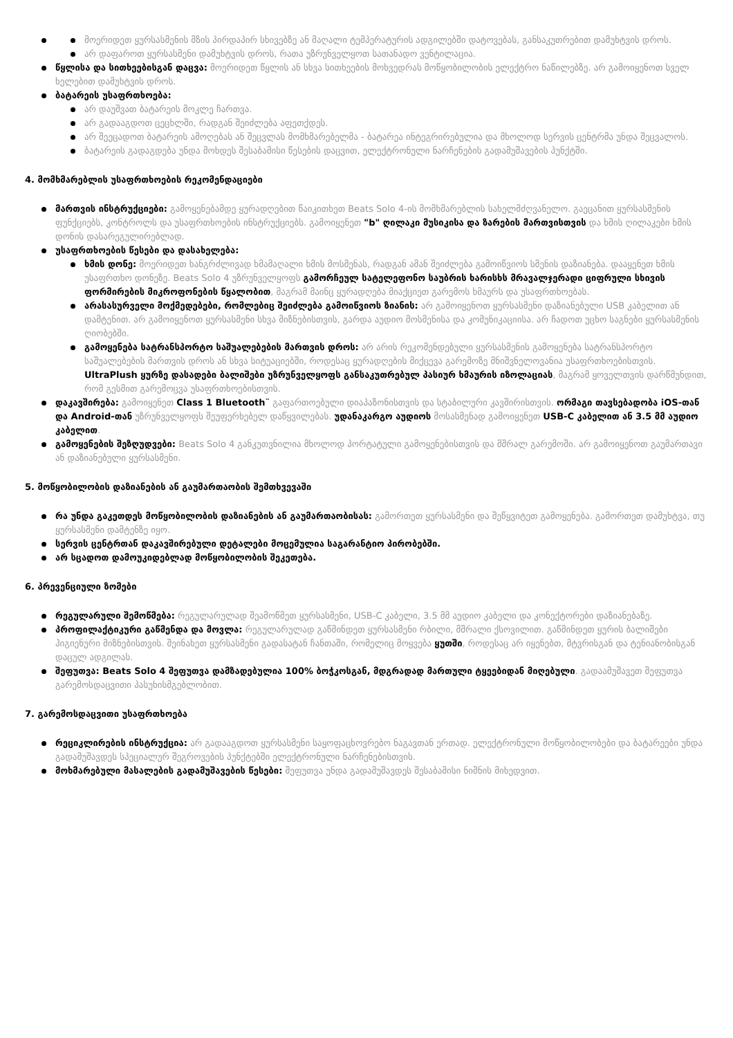მოერიდეთ ყურსასმენის მზის პირდაპირ სხივებზე ან მაღალი ტემპერატურის ადგილებში დატოვებას, განსაკუთრებით დამუხტვის დროს.
არ დაფაროთ ყურსასმენი დამუხტვის დროს, რათა უზრუნველყოთ სათანადო ვენტილაცია.
წყლისა და სითხეებისგან დაცვა: მოერიდეთ წყლის ან სხვა სითხეების მოხვედრას მოწყობილობის ელექტრო ნაწილებზე. არ გამოიყენოთ სველ ხელებით დამუხტვის დროს.
ბატარეის უსაფრთხოება:
არ დაუშვათ ბატარეის მოკლე ჩართვა.
არ გადააგდოთ ცეცხლში, რადგან შეიძლება აფეთქდეს.
არ შეეცადოთ ბატარეის ამოღებას ან შეცვლას მომხმარებელმა - ბატარეა ინტეგრირებულია და მხოლოდ სერვის ცენტრმა უნდა შეცვალოს.
ბატარეის გადაგდება უნდა მოხდეს შესაბამისი წესების დაცვით, ელექტრონული ნარჩენების გადამუშავების პუნქტში.
4. მომხმარებლის უსაფრთხოების რეკომენდაციები
მართვის ინსტრუქციები: გამოყენებამდე ყურადღებით წაიკითხეთ Beats Solo 4-ის მომხმარებლის სახელმძღვანელო. გაეცანით ყურსასმენის ფუნქციებს, კონტროლს და უსაფრთხოების ინსტრუქციებს. გამოიყენეთ "b" ღილაკი მუსიკისა და ზარების მართვისთვის და ხმის ღილაკები ხმის დონის დასარეგულირებლად.
უსაფრთხოების წესები და დასახელება:
ხმის დონე: მოერიდეთ ხანგრძლივად ხმამაღალი ხმის მოსმენას, რადგან ამან შეიძლება გამოიწვიოს სმენის დაზიანება. დააყენეთ ხმის უსაფრთხო დონეზე. Beats Solo 4 უზრუნველყოფს გამორჩეულ სატელეფონო საუბრის ხარისხს მრავალჯერადი ციფრული სხივის ფორმირების მიკროფონების წყალობით, მაგრამ მაინც ყურადღება მიაქციეთ გარემოს ხმაურს და უსაფრთხოებას.
არასასურველი მოქმედებები, რომლებიც შეიძლება გამოიწვიოს ზიანის: არ გამოიყენოთ ყურსასმენი დაზიანებული USB კაბელით ან დამტენით. არ გამოიყენოთ ყურსასმენი სხვა მიზნებისთვის, გარდა აუდიო მოსმენისა და კომუნიკაციისა. არ ჩადოთ უცხო საგნები ყურსასმენის ღიობებში.
გამოყენება სატრანსპორტო საშუალებების მართვის დროს: არ არის რეკომენდებული ყურსასმენის გამოყენება სატრანსპორტო საშუალებების მართვის დროს ან სხვა სიტუაციებში, როდესაც ყურადღების მიქცევა გარემოზე მნიშვნელოვანია უსაფრთხოებისთვის. UltraPlush ყურზე დასადები ბალიშები უზრუნველყოფს განსაკუთრებულ პასიურ ხმაურის იზოლაციას, მაგრამ ყოველთვის დარწმუნდით, რომ გესმით გარემოცვა უსაფრთხოებისთვის.
დაკავშირება: გამოიყენეთ Class 1 Bluetooth¨ გაფართოებული დიაპაზონისთვის და სტაბილური კავშირისთვის. ორმაგი თავსებადობა iOS-თან და Android-თან უზრუნველყოფს შეუფერხებელ დაწყვილებას. უდანაკარგო აუდიოს მოსასმენად გამოიყენეთ USB-C კაბელით ან 3.5 მმ აუდიო კაბელით.
გამოყენების შეზღუდვები: Beats Solo 4 განკუთვნილია მხოლოდ პორტატული გამოყენებისთვის და მშრალ გარემოში. არ გამოიყენოთ გაუმართავი ან დაზიანებული ყურსასმენი.
5. მოწყობილობის დაზიანების ან გაუმართაობის შემთხვევაში
რა უნდა გაკეთდეს მოწყობილობის დაზიანების ან გაუმართაობისას: გამორთეთ ყურსასმენი და შეწყვიტეთ გამოყენება. გამორთეთ დამუხტვა, თუ ყურსასმენი დამტენზე იყო.
სერვის ცენტრთან დაკავშირებული დეტალები მოცემულია საგარანტიო პირობებში.
არ სცადოთ დამოუკიდებლად მოწყობილობის შეკეთება.
6. პრევენციული ზომები
რეგულარული შემოწმება: რეგულარულად შეამოწმეთ ყურსასმენი, USB-C კაბელი, 3.5 მმ აუდიო კაბელი და კონექტორები დაზიანებაზე.
პროფილაქტიკური გაწმენდა და მოვლა: რეგულარულად გაწმინდეთ ყურსასმენი რბილი, მშრალი ქსოვილით. გაწმინდეთ ყურის ბალიშები ჰიგიენური მიზნებისთვის. შეინახეთ ყურსასმენი გადასატან ჩანთაში, რომელიც მოყვება ყუთში, როდესაც არ იყენებთ, მტვრისგან და ტენიანობისგან დაცულ ადგილას.
შეფუთვა: Beats Solo 4 შეფუთვა დამზადებულია 100% ბოჭკოსგან, მდგრადად მართული ტყეებიდან მიღებული. გადაამუშავეთ შეფუთვა გარემოსდაცვითი პასუხისმგებლობით.
7. გარემოსდაცვითი უსაფრთხოება
რეციკლირების ინსტრუქცია: არ გადააგდოთ ყურსასმენი საყოფაცხოვრებო ნაგავთან ერთად. ელექტრონული მოწყობილობები და ბატარეები უნდა გადამუშავდეს სპეციალურ შეგროვების პუნქტებში ელექტრონული ნარჩენებისთვის.
მოხმარებული მასალების გადამუშავების წესები: შეფუთვა უნდა გადამუშავდეს შესაბამისი ნიშნის მიხედვით.